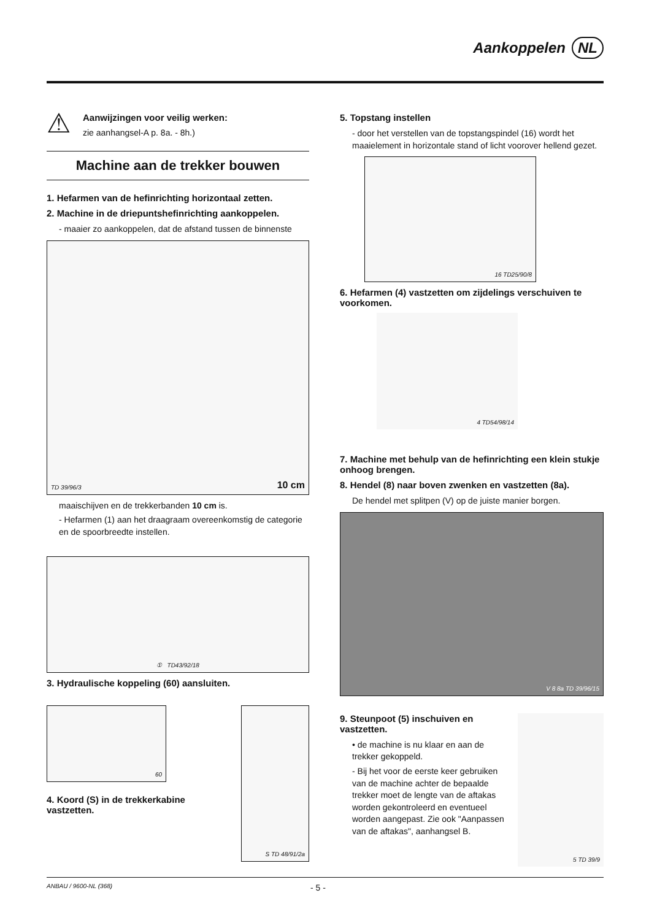Aankoppelen NL
⚠
Aanwijzingen voor veilig werken:
zie aanhangsel-A p. 8a. - 8h.)
Machine aan de trekker bouwen
1. Hefarmen van de hefinrichting horizontaal zetten.
2. Machine in de driepuntshefinrichting aankoppelen.
- maaier zo aankoppelen, dat de afstand tussen de binnenste
TD 39/96/3 10 cm
maaischijven en de trekkerbanden 10 cm is.
- Hefarmen (1) aan het draagraam overeenkomstig de categorie en de spoorbreedte instellen.
① TD43/92/18
3. Hydraulische koppeling (60) aansluiten.
60
4. Koord (S) in de trekkerkabine vastzetten.
S TD 48/91/2a
5. Topstang instellen
- door het verstellen van de topstangspindel (16) wordt het maaielement in horizontale stand of licht voorover hellend gezet.
16 TD25/90/8
6. Hefarmen (4) vastzetten om zijdelings verschuiven te voorkomen.
4 TD54/98/14
7. Machine met behulp van de hefinrichting een klein stukje onhoog brengen.
8. Hendel (8) naar boven zwenken en vastzetten (8a).
De hendel met splitpen (V) op de juiste manier borgen.
V 8 8a TD 39/96/15
9. Steunpoot (5) inschuiven en vastzetten.
• de machine is nu klaar en aan de trekker gekoppeld.
- Bij het voor de eerste keer gebruiken van de machine achter de bepaalde trekker moet de lengte van de aftakas worden gekontroleerd en eventueel worden aangepast. Zie ook "Aanpassen van de aftakas", aanhangsel B.
5 TD 39/9
ANBAU / 9600-NL (368) - 5 -